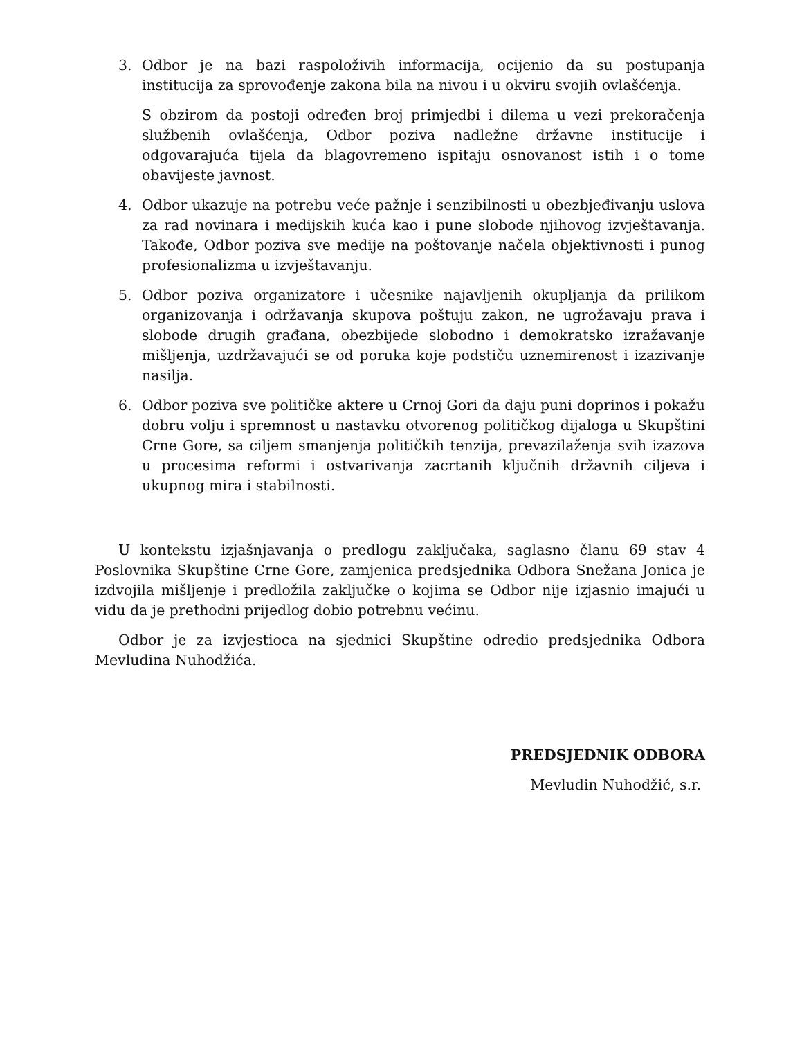3. Odbor je na bazi raspoloživih informacija, ocijenio da su postupanja institucija za sprovođenje zakona bila na nivou i u okviru svojih ovlašćenja.
S obzirom da postoji određen broj primjedbi i dilema u vezi prekoračenja službenih ovlašćenja, Odbor poziva nadležne državne institucije i odgovarajuća tijela da blagovremeno ispitaju osnovanost istih i o tome obavijeste javnost.
4. Odbor ukazuje na potrebu veće pažnje i senzibilnosti u obezbjeđivanju uslova za rad novinara i medijskih kuća kao i pune slobode njihovog izvještavanja. Takođe, Odbor poziva sve medije na poštovanje načela objektivnosti i punog profesionalizma u izvještavanju.
5. Odbor poziva organizatore i učesnike najavljenih okupljanja da prilikom organizovanja i održavanja skupova poštuju zakon, ne ugrožavaju prava i slobode drugih građana, obezbijede slobodno i demokratsko izražavanje mišljenja, uzdržavajući se od poruka koje podstiču uznemirenost i izazivanje nasilja.
6. Odbor poziva sve političke aktere u Crnoj Gori da daju puni doprinos i pokažu dobru volju i spremnost u nastavku otvorenog političkog dijaloga u Skupštini Crne Gore, sa ciljem smanjenja političkih tenzija, prevazilaženja svih izazova u procesima reformi i ostvarivanja zacrtanih ključnih državnih ciljeva i ukupnog mira i stabilnosti.
U kontekstu izjašnjavanja o predlogu zaključaka, saglasno članu 69 stav 4 Poslovnika Skupštine Crne Gore, zamjenica predsjednika Odbora Snežana Jonica je izdvojila mišljenje i predložila zaključke o kojima se Odbor nije izjasnio imajući u vidu da je prethodni prijedlog dobio potrebnu većinu.
Odbor je za izvjestioca na sjednici Skupštine odredio predsjednika Odbora Mevludina Nuhodžića.
PREDSJEDNIK ODBORA
Mevludin Nuhodžić, s.r.